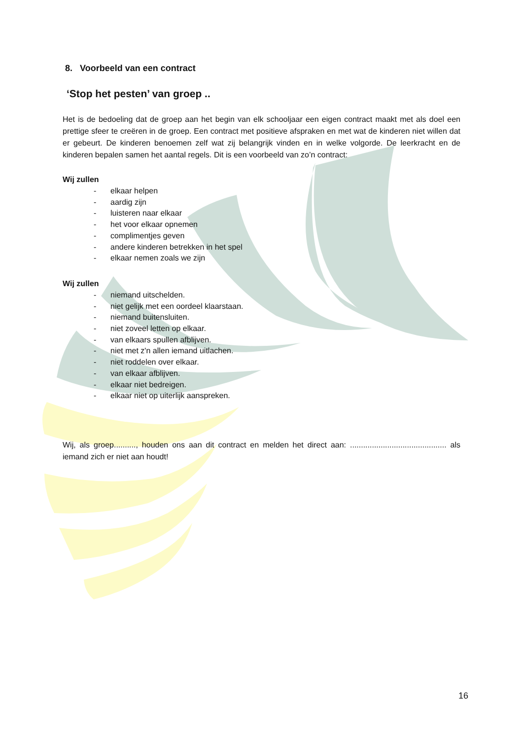8. Voorbeeld van een contract
‘Stop het pesten’ van groep ..
Het is de bedoeling dat de groep aan het begin van elk schooljaar een eigen contract maakt met als doel een prettige sfeer te creëren in de groep. Een contract met positieve afspraken en met wat de kinderen niet willen dat er gebeurt. De kinderen benoemen zelf wat zij belangrijk vinden en in welke volgorde. De leerkracht en de kinderen bepalen samen het aantal regels. Dit is een voorbeeld van zo’n contract:
Wij zullen
- elkaar helpen
- aardig zijn
- luisteren naar elkaar
- het voor elkaar opnemen
- complimentjes geven
- andere kinderen betrekken in het spel
- elkaar nemen zoals we zijn
Wij zullen
- niemand uitschelden.
- niet gelijk met een oordeel klaarstaan.
- niemand buitensluiten.
- niet zoveel letten op elkaar.
- van elkaars spullen afblijven.
- niet met z'n allen iemand uitlachen.
- niet roddelen over elkaar.
- van elkaar afblijven.
- elkaar niet bedreigen.
- elkaar niet op uiterlijk aanspreken.
Wij, als groep.........., houden ons aan dit contract en melden het direct aan: ............................................ als iemand zich er niet aan houdt!
16